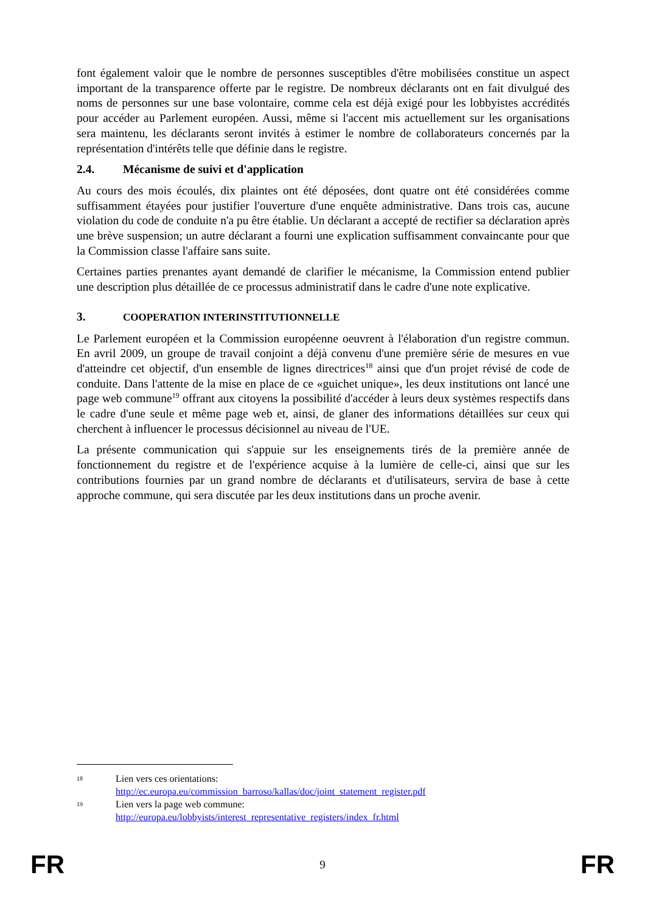font également valoir que le nombre de personnes susceptibles d'être mobilisées constitue un aspect important de la transparence offerte par le registre. De nombreux déclarants ont en fait divulgué des noms de personnes sur une base volontaire, comme cela est déjà exigé pour les lobbyistes accrédités pour accéder au Parlement européen. Aussi, même si l'accent mis actuellement sur les organisations sera maintenu, les déclarants seront invités à estimer le nombre de collaborateurs concernés par la représentation d'intérêts telle que définie dans le registre.
2.4. Mécanisme de suivi et d'application
Au cours des mois écoulés, dix plaintes ont été déposées, dont quatre ont été considérées comme suffisamment étayées pour justifier l'ouverture d'une enquête administrative. Dans trois cas, aucune violation du code de conduite n'a pu être établie. Un déclarant a accepté de rectifier sa déclaration après une brève suspension; un autre déclarant a fourni une explication suffisamment convaincante pour que la Commission classe l'affaire sans suite.
Certaines parties prenantes ayant demandé de clarifier le mécanisme, la Commission entend publier une description plus détaillée de ce processus administratif dans le cadre d'une note explicative.
3. COOPERATION INTERINSTITUTIONNELLE
Le Parlement européen et la Commission européenne oeuvrent à l'élaboration d'un registre commun. En avril 2009, un groupe de travail conjoint a déjà convenu d'une première série de mesures en vue d'atteindre cet objectif, d'un ensemble de lignes directrices<sup>18</sup> ainsi que d'un projet révisé de code de conduite. Dans l'attente de la mise en place de ce «guichet unique», les deux institutions ont lancé une page web commune<sup>19</sup> offrant aux citoyens la possibilité d'accéder à leurs deux systèmes respectifs dans le cadre d'une seule et même page web et, ainsi, de glaner des informations détaillées sur ceux qui cherchent à influencer le processus décisionnel au niveau de l'UE.
La présente communication qui s'appuie sur les enseignements tirés de la première année de fonctionnement du registre et de l'expérience acquise à la lumière de celle-ci, ainsi que sur les contributions fournies par un grand nombre de déclarants et d'utilisateurs, servira de base à cette approche commune, qui sera discutée par les deux institutions dans un proche avenir.
18
Lien vers ces orientations:
http://ec.europa.eu/commission_barroso/kallas/doc/joint_statement_register.pdf
19
Lien vers la page web commune:
http://europa.eu/lobbyists/interest_representative_registers/index_fr.html
FR 9 FR